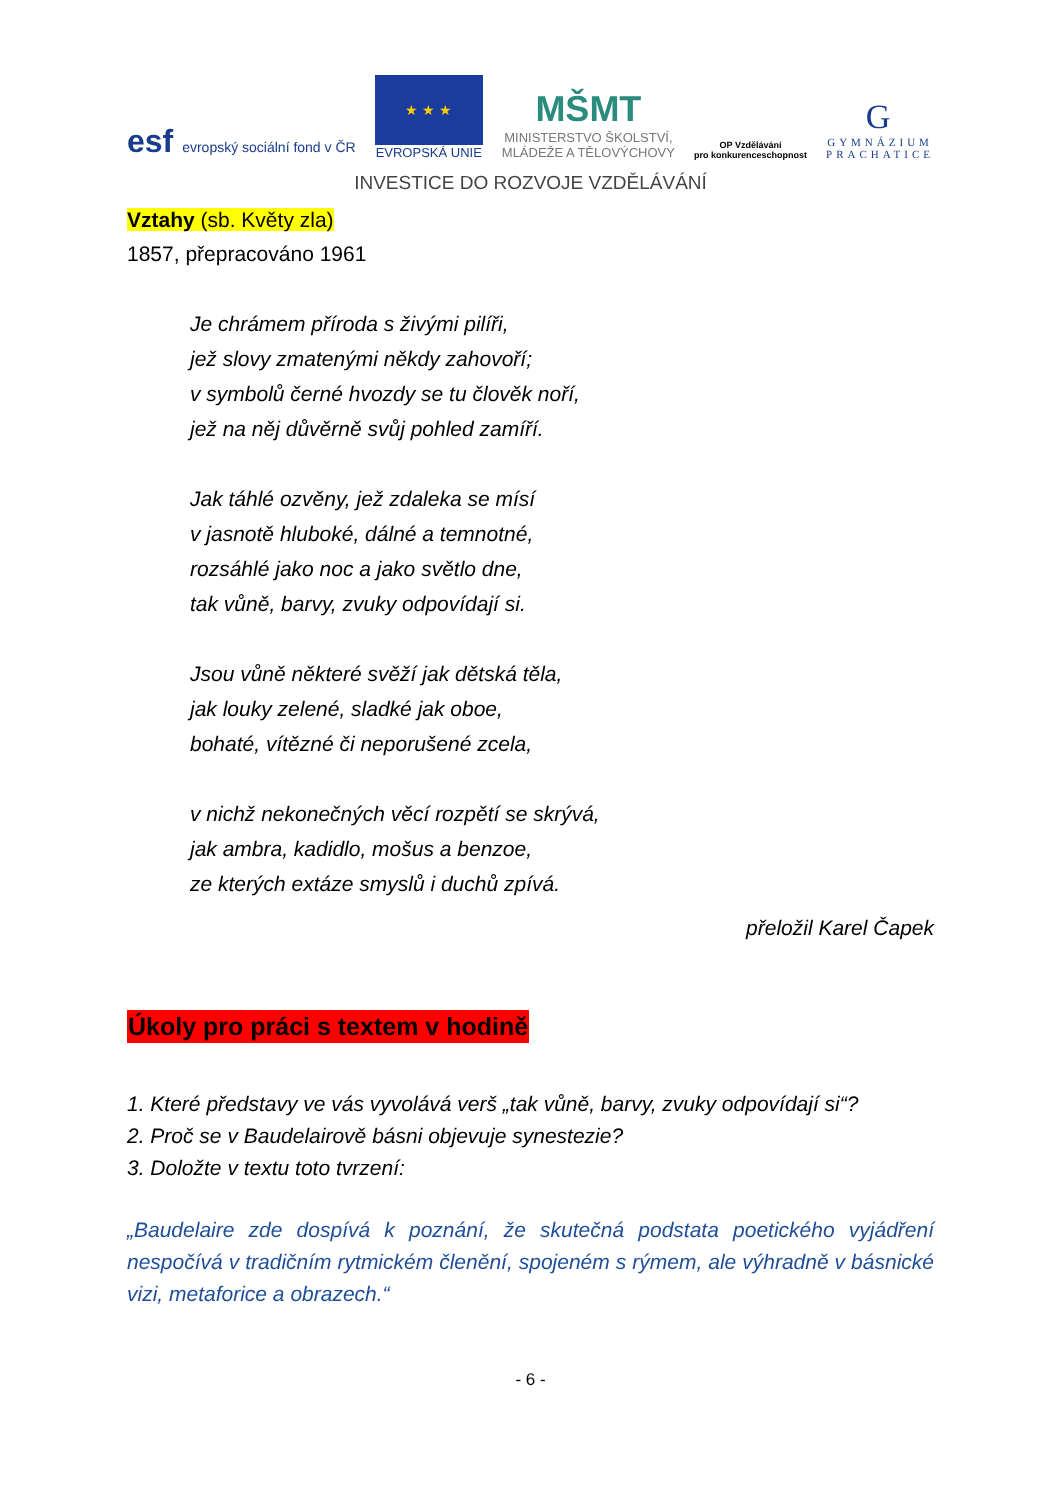esf evropský sociální fond v ČR
★ ★ ★
EVROPSKÁ UNIE
MŠMT
MINISTERSTVO ŠKOLSTVÍ,
MLÁDEŽE A TĚLOVÝCHOVY
OP Vzdělávání
pro konkurenceschopnost
G
GYMNÁZIUM
PRACHATICE
INVESTICE DO ROZVOJE VZDĚLÁVÁNÍ
Vztahy (sb. Květy zla)
1857, přepracováno 1961
Je chrámem příroda s živými pilíři,
jež slovy zmatenými někdy zahovoří;
v symbolů černé hvozdy se tu člověk noří,
jež na něj důvěrně svůj pohled zamíří.
Jak táhlé ozvěny, jež zdaleka se mísí
v jasnotě hluboké, dálné a temnotné,
rozsáhlé jako noc a jako světlo dne,
tak vůně, barvy, zvuky odpovídají si.
Jsou vůně některé svěží jak dětská těla,
jak louky zelené, sladké jak oboe,
bohaté, vítězné či neporušené zcela,
v nichž nekonečných věcí rozpětí se skrývá,
jak ambra, kadidlo, mošus a benzoe,
ze kterých extáze smyslů i duchů zpívá.
přeložil Karel Čapek
Úkoly pro práci s textem v hodině
1. Které představy ve vás vyvolává verš „tak vůně, barvy, zvuky odpovídají si“?
2. Proč se v Baudelairově básni objevuje synestezie?
3. Doložte v textu toto tvrzení:
„Baudelaire zde dospívá k poznání, že skutečná podstata poetického vyjádření nespočívá v tradičním rytmickém členění, spojeném s rýmem, ale výhradně v básnické vizi, metaforice a obrazech.“
- 6 -